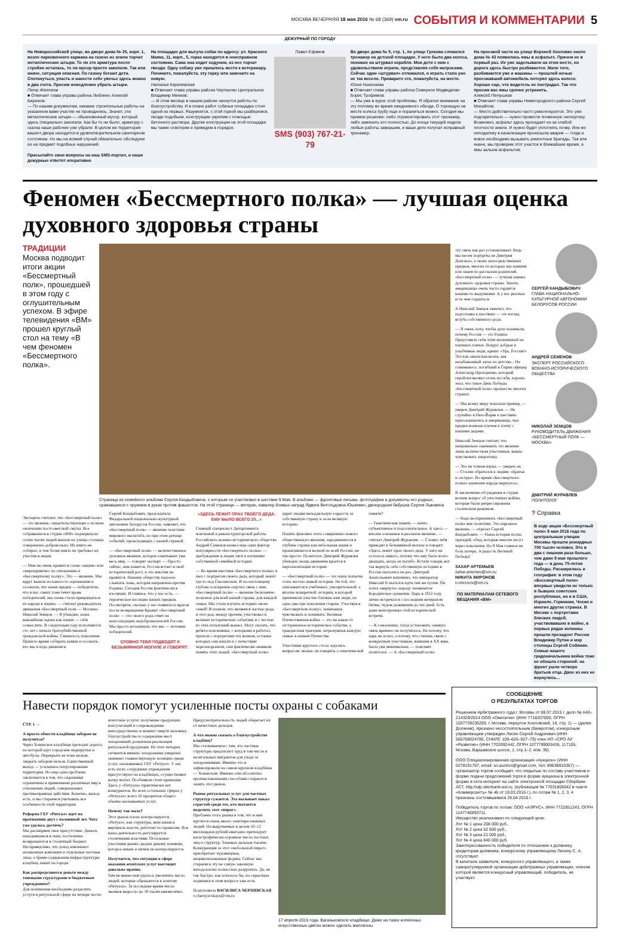МОСКВА ВЕЧЕРНЯЯ 18 мая 2016 № 68 (369) vm.ru СОБЫТИЯ И КОММЕНТАРИИ 5
ДЕЖУРНЫЙ ПО ГОРОДУ
На Новороссийской улице, во дворе дома № 25, корп. 1, возле парковочного кармана на газоне из земли торчат металлические штыри. То ли это арматура после стройки осталась, то ли мусор просто закопали. Так или иначе, ситуация опасная. По газону бегают дети. Споткнуться, упасть и нанести себе увечье здесь можно в два счета. Просим немедленно убрать штыри.
Петр Желтков
■ Отвечает глава управы района Люблино Алексей Бирюков:
— По нашим документам, никакие строительные работы на указанном вами участке не проводились. Значит, эти металлические штыри — обыкновенный мусор, который здесь специально закопали. Как бы то ни было, арматуру с газона наши рабочие уже убрали. В целом же территория вашего двора находится в удовлетворительном санитарном состоянии. Но мы на всякий случай обязательно обследуем ее на предмет подобных нарушений.
Присылайте свои вопросы на наш SMS-портал, и наши дежурные ответят оперативно
На площадке для выгула собак по адресу: ул. Красного Маяка, 11, корп., 5, горка находится в неисправном состоянии. Сама она ходит ходуном, из нее торчат гвозди. Одну собаку уже пришлось вести к ветеринару. Почините, пожалуйста, эту горку или замените на новую.
Наталья Королевская
■ Отвечает глава управы района Чертаново Центральное Владимир Михеев:
— В этом месяце в нашем районе начнутся работы по благоустройству. И в плане работ собачья площадка стоит одной из первых. Разумеется, с этой горкой мы разберемся, гвозди подобьем, конструкцию укрепим с помощью бетонного раствора. Другие конструкции на этой площадке мы также осмотрим и приведем в порядок.
Павел Ефимов
SMS (903) 767-21-79
Во дворе дома № 5, стр. 1, по улице Грекова сломался тренажер на детской площадке. У него было два колеса, похожих на штурвал корабля. Мои дети с ним с удовольствием играли, представляя себя матросами. Сейчас один «штурвал» отломался, и играть стало уже не так весело. Приварите его, пожалуйста, на место.
Юлия Николаева
■ Отвечает глава управы района Северное Медведково Борис Трофимов:
— Мы уже в курсе этой проблемы. Я обратил внимание на эту поломку во время ежедневного обхода. О торчащую на месте колеса трубу еще и пораниться можно. Сегодня мы примем решение: либо отремонтировать этот тренажер, либо заменить его полностью. До конца текущей недели любые работы завершим, и ваши дети получат исправный тренажер.
На проезжей части на улице Верхней Хохловке около дома № 43 появились ямы в асфальте. Причем не в первый раз. Их уже заделывали на этом месте, но дорога здесь быстро разбивается. Мало того, разбиваются уже и машины — прошлой ночью проезжавший автомобиль потерял здесь колесо. Хорошо еще, что водитель не пострадал. Так что просим вас ямы срочно устранить.
Алексей Петушков
■ Отвечает глава управы Нижегородского района Сергей Михайлов:
— Место действительно часто ремонтируется. Это уже подозрительно — нужно провести почвенную экспертизу. Возможно, асфальт здесь проседает из-за слабой плотности земли. И нужно будет уплотнять почву. Или же неподалеку в канализации произошла авария — тогда и вовсе необходимо вызывать ремонтные бригады. Так или иначе, мы проверим этот участок в ближайшее время, а ямы зальем асфальтом.
Феномен «Бессмертного полка» — лучшая оценка духовного здоровья страны
ТРАДИЦИИ
Москва подводит итоги акции «Бессмертный полк», прошедшей в этом году с оглушительным успехом. В эфире телевидения «ВМ» прошел круглый стол на тему «В чем феномен «Бессмертного полка».
Страница из семейного альбома Сергея Кандыбовича, с которым он участвовал в шествии 9 Мая. В альбоме — фронтовые письма, фотографии и документы его родных, сражавшихся с оружием в руках против фашистов. На этой странице — ветеран, кавалер боевых наград Ядвига Витольдовна Юшкевич, двоюродная бабушка Сергея Львовича
Эксперты считают, что «Бессмертный полк» — это явление, свидетельствующее о полном окончании постсоветской смуты. Все собравшиеся в студии «ВМ» подчеркнули: сотни тысяч людей вышли на улицы столицы совершенно добровольно. Их никто не собирал, и тем более никто не требовал их участия в акции.
— Мне не очень нравится слово «акция» или «мероприятие» по отношению к «Бессмертному полку». Это — явление. Мы вдруг вышли из какого-то оцепенения и осознали, что наши предки — победители, что в нас самих тоже течет кровь победителей, мы снова стали превращаться из народа в нацию, — считает руководитель движения «Бессмертный полк — Москва» Николай Земцов. — Я убежден, наша важнейшая задача как нации — себя осмыслить. В следующем году исполняется сто лет с начала братоубийственной гражданской войны. Сменилось поколения. Пришло время собирать камни и осознать, кто мы и куда движемся.
Сергей Кандыбович, председатель Федеральной национально-культурной автономии белорусов России, заявляет, что «Бессмертный полк» — явление поистине мирового масштаба, но при этом детище событий, происходящих с нашей страной.
— «Бессмертный полк» — величественное духовное явление, которое охватывает уже весь мир, — говорит эксперт. — Просто сейчас, мне кажется, Россия встает в свой исторический рост, и это многим не нравится. Нашему обществу надоело слышать ложь, которая направлена против Родины. Сегодня Россия фактически в изоляции. И главное, что у нас есть, — героическое наследие наших предков. Посмотрите, сколько у нас появилось врагов после возвращения Крыма! «Бессмертный полк» — это своего рода ответ на консолидацию недоброжелателей России. Мы просто вспомнили, что мы — потомки победителей.
СЛОВНО ТЕБЯ ПОДВОДЯТ К БЕЗЫМЯННОЙ МОГИЛЕ И ГОВОРЯТ: «ЗДЕСЬ ЛЕЖИТ ПРАХ ТВОЕГО ДЕДА. ЕМУ БЫЛО ВСЕГО 20...»
Главный специалист Департамента поисковой и реконструкторской работы Российского военно-исторического общества Андрей Семенов назвал еще один фактор популярности «Бессмертного полка» — пробуждение в людях тяги к изучению собственной семейной истории.
— Во время шествия «Бессмертного полка» я шел с портретом своего деда, который лежит где-то под Смоленском. И по-настоящему глубоко и искренне ощутил связь с ним. «Бессмертный полк» — явление бесконечно полезное для всей нашей страны, для каждой семьи. Мы стали изучать историю своих семей! И поняли, что являемся частью рода, и этот род, между прочим, участвовал в великих исторических событиях и с честью из этих испытаний вышел. Могу сказать, что ребята-поисковики, с которыми я работал, прошли с портретами тех воинов, останки которых они нашли и с почестями перезахоронили, они фактически оживили память этих людей. «Бессмертный полк» дарит людям неподдельную гордость за собственную страну и за ее великую историю.
Понять феномен этого совершенно нового общественного явления, зародившегося в глубине страны как небольшая акция и прокатившегося волной по всей России, не так просто. Политолог Дмитрий Журавлев убежден: мощь движения кроется в персонализации истории.
— «Бессмертный полк» — это наша попытка стать частью живой истории. Не той, что описывается в учебниках, умозрительной, а вполне конкретной: истории, в которой принимали участие близкие нам люди, на одно-два-три поколения старше. Участвуя в «Бессмертном полку», начинаешь чувствовать и понимать: Великая Отечественная война — это не какое-то отстраненное историческое событие, а грандиозная трагедия, затронувшая каждую семью в нашем Отечестве.
Участники круглого стола задались вопросом: можно ли говорить о генетической памяти?
— Генетическая память — нечто субъективное и подсознательное. А здесь — вполне осязаемое и реальное явление, — считает Дмитрий Журавлев. — Словно тебя приводят к безымянной могиле и говорят: «Здесь лежит прах твоего деда. У него не осталось никого, потому что ему было всего двадцать, когда он погиб». Кстати говоря, вот так вернуть себе собственную историю в России пытались не раз. Дмитрий Анатольевич напомнил, что император Николай II пытался идти тем же путем. Он хотел «вернуть» народу знаменитое Бородинское сражение. Царь в 1912 году лично встречался с последним ветераном битвы, чудом дожившим до тех дней. Есть даже кинохроника этой исторической встречи.
— К сожалению, тогда установить «живую связь времен» не получилось. Не потому, что царь не хотел, а потому, что степень связи с конкретным участником, жившим в XX веке, была уже минимальна, — поясняет политолог. — А «Бессмертный полк»
эту связь как раз устанавливает. Ведь мы несем портреты не Дмитрия Донского, а своих непосредственных предков, многих из которых мы помним или знаем по рассказам родителей. «Бессмертный полк» — лучшая оценка духовного здоровья страны. Знаете, американцы очень часто гордятся какими-то выдумками. А у нас реально есть чем гордиться.
А Николай Земцов заметил, что подготовка к шествию — это взгляд вглубь собственного рода.
— Я очень хочу, чтобы дети понимали, почему Россия — это Родина. Представьте себя этим мальчишкой на папиных плечах. Вокруг добрые и улыбчивые люди, крики: «Ура, Россия!» Это как океанская волна, как незабываемый запах из детства... Не сомневаюсь: погибший в Сирии офицер Александр Прохоренко, который геройски вызвал огонь на себя, хорошо знал, что такое День Победы. «Бессмертный полк» прошел во многих странах.
— Мы всему миру показали пример, — уверен Дмитрий Журавлев. — Не случайно в Нью-Йорке к шествию присоединялись и американцы, чьи предки воевали плечом к плечу с нашими дедами.
Николай Земцов считает, что неправильно оценивать это явление лишь количеством участников, важно чувствовать энергетику.
— Это не точная наука, — уверен он. — Сталин обратился к людям: «Братья и сестры». Во время «Бессмертного полка» единение народа вернулось.
В заключение обсуждения в студии возник вопрос об участниках войны, которые были репрессированы сталинским режимом.
— Надо воспринимать «Бессмертный полк» вне политики. Это народное явление, — отрезал Сергей Кандыбович. — Наша история полна трагедий, обид, которые многие несут через поколения. Но 9 Мая главное не боль потерь. А радость Великой Победы!
ЗАХАР АРТЕМЬЕВ
zahar.artemev@vm.ru
НИКИТА МИРОНОВ
n.mironov@vm.ru
ПО МАТЕРИАЛАМ СЕТЕВОГО ВЕЩАНИЯ «ВМ»
СЕРГЕЙ КАНДЫБОВИЧ
ГЛАВА НАЦИОНАЛЬНО-КУЛЬТУРНОЙ АВТОНОМИИ БЕЛОРУСОВ РОССИИ
АНДРЕЙ СЕМЕНОВ
ЭКСПЕРТ РОССИЙСКОГО ВОЕННО-ИСТОРИЧЕСКОГО ОБЩЕСТВА
НИКОЛАЙ ЗЕМЦОВ
РУКОВОДИТЕЛЬ ДВИЖЕНИЯ «БЕССМЕРТНЫЙ ПОЛК — МОСКВА»
ДМИТРИЙ ЖУРАВЛЕВ
ПОЛИТОЛОГ
? Справка
В ходе акции «Бессмертный полк» 9 мая 2016 года по центральным улицам Москвы прошли рекордные 700 тысяч человек. Это в два с лишним раза больше, чем даже 9 мая прошлого года — в день 70-летия Победы. Расширилась и география: в этом году «Бессмертный полк» впервые увидели не только в бывших советских республиках, но и в США, Израиле, Германии, Чехии и многих других странах. В Москве с портретами близких людей, участвовавших в войне, в первых рядах колонны прошли президент России Владимир Путин и мэр столицы Сергей Собянин. Семью нашего градоначальника война тоже не обошла стороной: на фронт ушли четверо братьев отца. Двое из них не вернулись...
Навести порядок помогут усиленные посты охраны с собаками
СТР. 1 →
А просто обнести кладбище забором не получится?
Через Хованское кладбище проходит дорога, по которой едут городские маршрутки и автобусы. Перекрыть ее тоже нельзя, закрыть забором нельзя. Единственный выход — усиленное патрулирование территории. Но еще одна проблема заключается в том, что охранники ограничены в применении различных мер в отношении людей, совершающих противоправные действия. Конечно, выход есть, и мы стараемся учитывать все особенности этой территории.
Реформа ГБУ «Ритуал» идет на протяжении двух с половиной лет. Чего уже удалось достичь?
Мы расширяем свое присутствие. Деньги, находившиеся в тени, постепенно возвращаются в столичный бюджет. Несправедливо, что доход извлекают незаконные компании и отдельные частные лица, а бремя содержания инфраструктуры кладбищ лежит на городе.
Как распределяются деньги между теневыми структурами и бюджетным учреждением?
Для понимания необходимо разделить услуги в ритуальной сфере на четыре части: агентские услуги; получение продукции, консультаций и сопровождение непосредственно в момент смерти человека; благоустройство и содержание мест захоронений; розничная реализация ритуальной продукции. Из этих четырех сегментов именно захоронение умерших занимает главенствующую позицию среди услуг, оказываемых ГБУ «Ритуал». У нас есть штат, сотрудники учреждения присутствуют на кладбищах, осуществляют копку могил. Особняком стоит кремация. Здесь у «Ритуала» практически нет конкурентов. Во всех остальных сферах у «Ритуала» всего 10 процентов общего объема оказываемых услуг.
Почему так мало?
Этот рынок плохо контролируется. «Ритуал», как структура, вписанная в вертикаль власти, работает по правилам. Вся наша деятельность регулируется столичными властями. Остальные участники рынка сродни дикому племени, которое никем и ничем не контролируется.
Получается, что ситуация в сфере оказания агентских услуг выглядит довольно мрачно.
Тем не менее нам удалось увеличить число людей, которые обращаются к агентам «Ритуала». За последнее время число звонков выросло до 10 тысяч ежемесячно. Предусмотрительность людей оберегает их от нечестных дельцов.
А что можно сказать о благоустройстве кладбищ?
Мы сталкиваемся с тем, что частные структуры предлагают труд в том числе и нелегальных мигрантов для ухода за захоронениями. Именно это и зафиксировали на самом крупном кладбище — Хованском. Именно они абсолютно противозаконными способами стараются занять этот рынок.
Рынок ритуальных услуг для частных структур сужается. Это вызывает накал страстей среди тех, кто пытается поделить этот «пирог».
Проблема этого рынка в том, что в нем крутятся очень много заинтересованных людей. На выручаемых в целом 10–12 миллиардов рублей ежегодно претендует катастрофически огромное число частных лиц и структур. Теневых дельцов тысячи. Конкуренция за этот «небольшой пирог» приобретает чудовищные, нецивилизованные формы. Сейчас мы стараемся эту не самую законную методологию полностью разрушить. Да, не так быстро, как хотелось бы, но серьезные подвижки в этом вопросе уже есть.
Подготовила ВАСИЛИСА ЧЕРНЯВСКАЯ
v.chernyavskaya@vm.ru
17 апреля 2015 года. Ваганьковское кладбище. Даже на таких копеечных искусственных цветах можно сделать миллионы
СООБЩЕНИЕ
О РЕЗУЛЬТАТАХ ТОРГОВ
Решением Арбитражного суда г. Москвы от 08.07.2015 г. дело № А40–214329/2014 ООО «Омегатек» (ИНН 7718207050, ОГРН 1037739236259, г. Москва, переулок Хохловский, 16, стр. 1) — (далее Должник), признано несостоятельным (банкротом), конкурсным управляющим утвержден Лисин Сергей Андреевич (ИНН 583708024785, СНИЛС 109–626–927–79) член НП «СРО АУ «Развитие» (ИНН 7703392442, ОГРН 1077799003435, 117105, Москва, Варшавское шоссе, 1, стр.1–2, ком. 36).
ООО Специализированная организация «Аукцион» (ИНН 0278191767, email: so.auction@gmail.com, тел: 89638910357) — организатор торгов сообщает, что открытые по составу участников и форме подачи предложений торги в форме аукциона в электронной форме в сети интернет на сайте электронной площадки Сбербанк-АСТ, http://utp.sberbank-ast.ru, (публикация № 77031806642 в газете «Коммерсантъ» № 46 от 19.03.2016 г.), по лотам № 1, 2, 3, 4 признаны состоявшимися 26.04.2016 г.
Победитель торгов по лотам: ООО «АЛРУС», ИНН 7722851243, ОГРН 1147746893711.
Имущество реализовано по следующей цене:
Лот № 1 цена 208 000 руб.,
Лот № 2 цена 52 500 руб.,
Лот № 3 цена 21 000 руб.,
Лот № 4 цена 840 000 руб.
Заинтересованность победителя по отношению к должнику, кредиторам должника, конкурсному управляющему Лисину С. А. отсутствует.
В капитале заявителя, конкурсного управляющего, а также саморегулируемой организации арбитражных управляющих, членом которой является конкурсный управляющий, победитель, не участвует.